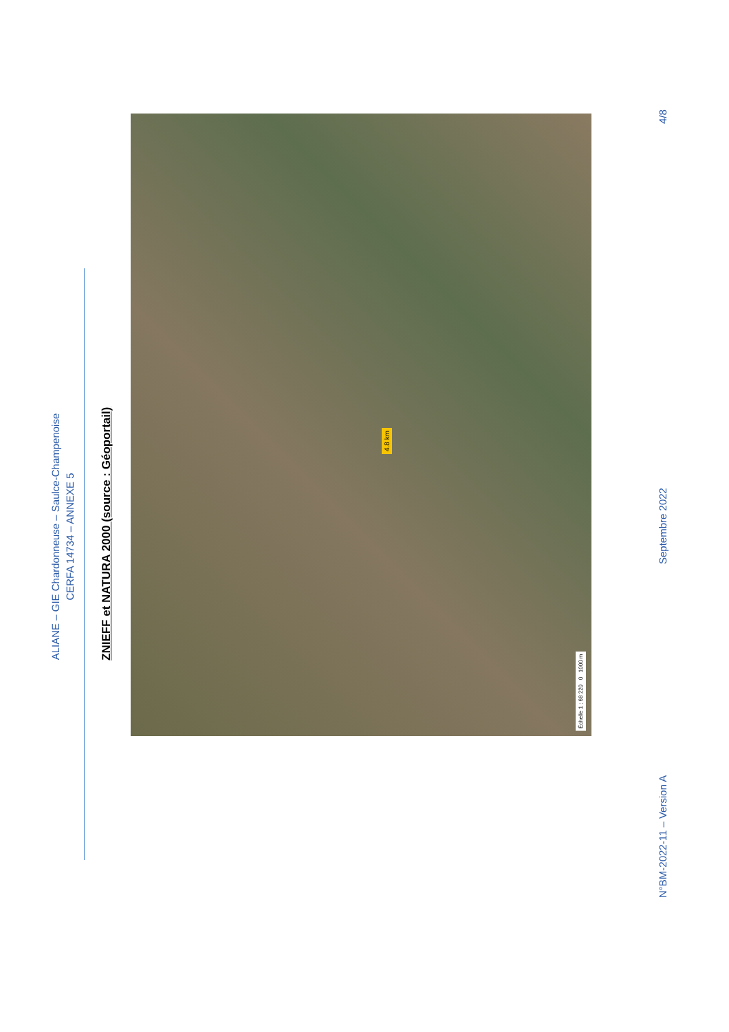ALIANE – GIE Chardonneuse – Saulce-Champenoise
CERFA 14734 – ANNEXE 5
ZNIEFF et NATURA 2000 (source : Géoportail)
4.8 km
Échelle 1 : 68 220 0 1000 m
N°BM-2022-11 – Version A Septembre 2022 4/8